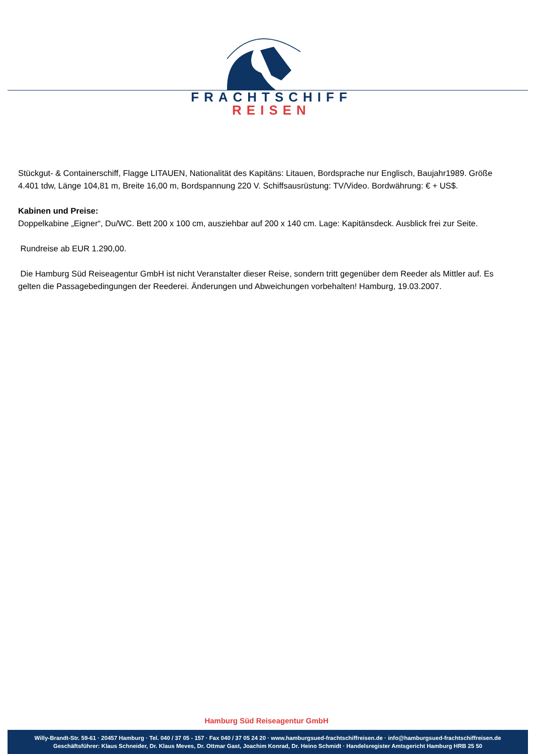FRACHTSCHIFF
REISEN
Stückgut- & Containerschiff, Flagge LITAUEN, Nationalität des Kapitäns: Litauen, Bordsprache nur Englisch, Baujahr1989. Größe 4.401 tdw, Länge 104,81 m, Breite 16,00 m, Bordspannung 220 V. Schiffsausrüstung: TV/Video. Bordwährung: € + US$.
Kabinen und Preise:
Doppelkabine „Eigner“, Du/WC. Bett 200 x 100 cm, ausziehbar auf 200 x 140 cm. Lage: Kapitänsdeck. Ausblick frei zur Seite.
Rundreise ab EUR 1.290,00.
Die Hamburg Süd Reiseagentur GmbH ist nicht Veranstalter dieser Reise, sondern tritt gegenüber dem Reeder als Mittler auf. Es gelten die Passagebedingungen der Reederei. Änderungen und Abweichungen vorbehalten! Hamburg, 19.03.2007.
Hamburg Süd Reiseagentur GmbH
Willy-Brandt-Str. 59-61 · 20457 Hamburg · Tel. 040 / 37 05 - 157 · Fax 040 / 37 05 24 20 · www.hamburgsued-frachtschiffreisen.de · info@hamburgsued-frachtschiffreisen.de
Geschäftsführer: Klaus Schneider, Dr. Klaus Meves, Dr. Ottmar Gast, Joachim Konrad, Dr. Heino Schmidt · Handelsregister Amtsgericht Hamburg HRB 25 50